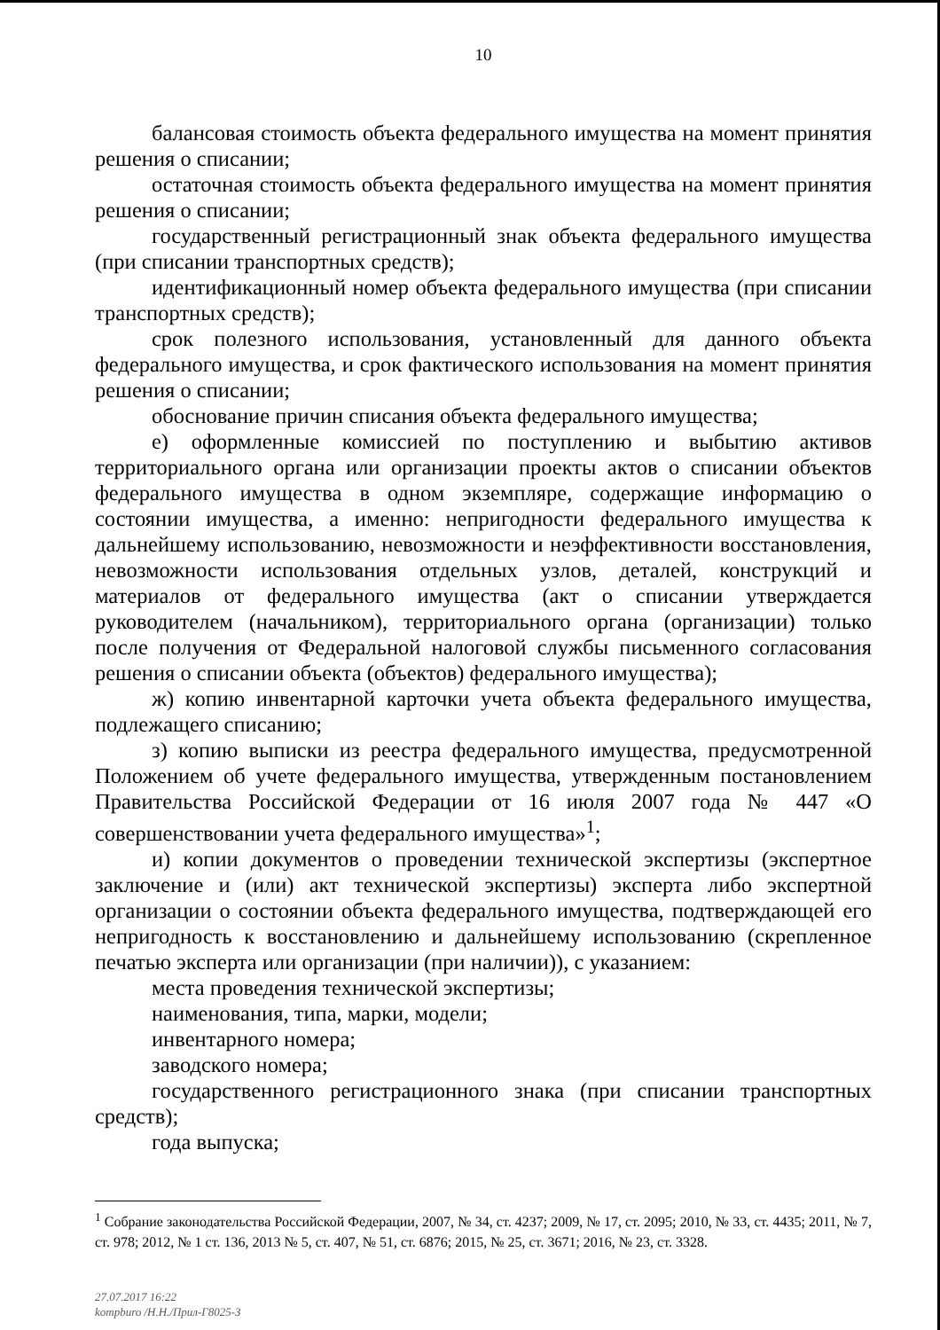10
балансовая стоимость объекта федерального имущества на момент принятия решения о списании;
остаточная стоимость объекта федерального имущества на момент принятия решения о списании;
государственный регистрационный знак объекта федерального имущества (при списании транспортных средств);
идентификационный номер объекта федерального имущества (при списании транспортных средств);
срок полезного использования, установленный для данного объекта федерального имущества, и срок фактического использования на момент принятия решения о списании;
обоснование причин списания объекта федерального имущества;
е) оформленные комиссией по поступлению и выбытию активов территориального органа или организации проекты актов о списании объектов федерального имущества в одном экземпляре, содержащие информацию о состоянии имущества, а именно: непригодности федерального имущества к дальнейшему использованию, невозможности и неэффективности восстановления, невозможности использования отдельных узлов, деталей, конструкций и материалов от федерального имущества (акт о списании утверждается руководителем (начальником), территориального органа (организации) только после получения от Федеральной налоговой службы письменного согласования решения о списании объекта (объектов) федерального имущества);
ж) копию инвентарной карточки учета объекта федерального имущества, подлежащего списанию;
з) копию выписки из реестра федерального имущества, предусмотренной Положением об учете федерального имущества, утвержденным постановлением Правительства Российской Федерации от 16 июля 2007 года № 447 «О совершенствовании учета федерального имущества»<sup>1</sup>;
и) копии документов о проведении технической экспертизы (экспертное заключение и (или) акт технической экспертизы) эксперта либо экспертной организации о состоянии объекта федерального имущества, подтверждающей его непригодность к восстановлению и дальнейшему использованию (скрепленное печатью эксперта или организации (при наличии)), с указанием:
места проведения технической экспертизы;
наименования, типа, марки, модели;
инвентарного номера;
заводского номера;
государственного регистрационного знака (при списании транспортных средств);
года выпуска;
<sup>1</sup> Собрание законодательства Российской Федерации, 2007, № 34, ст. 4237; 2009, № 17, ст. 2095; 2010, № 33, ст. 4435; 2011, № 7, ст. 978; 2012, № 1 ст. 136, 2013 № 5, ст. 407, № 51, ст. 6876; 2015, № 25, ст. 3671; 2016, № 23, ст. 3328.
27.07.2017 16:22
kompburo /Н.Н./Прил-Г8025-3